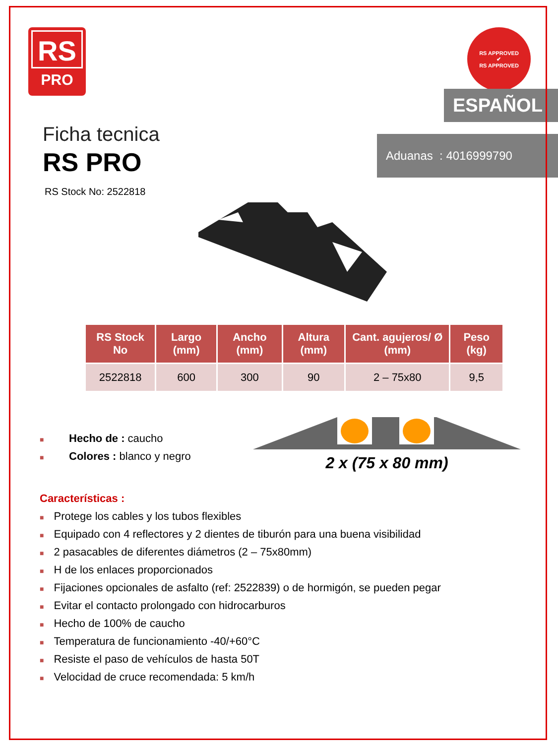RS
PRO
RS APPROVED
✔
RS APPROVED
Ficha tecnica
RS PRO
RS Stock No: 2522818
ESPAÑOL
Aduanas : 4016999790
| RS Stock No | Largo (mm) | Ancho (mm) | Altura (mm) | Cant. agujeros/ Ø (mm) | Peso (kg) |
| --- | --- | --- | --- | --- | --- |
| 2522818 | 600 | 300 | 90 | 2 – 75x80 | 9,5 |
■ Hecho de : caucho
■ Colores : blanco y negro
2 x (75 x 80 mm)
Características :
■ Protege los cables y los tubos flexibles
■ Equipado con 4 reflectores y 2 dientes de tiburón para una buena visibilidad
■ 2 pasacables de diferentes diámetros (2 – 75x80mm)
■ H de los enlaces proporcionados
■ Fijaciones opcionales de asfalto (ref: 2522839) o de hormigón, se pueden pegar
■ Evitar el contacto prolongado con hidrocarburos
■ Hecho de 100% de caucho
■ Temperatura de funcionamiento -40/+60°C
■ Resiste el paso de vehículos de hasta 50T
■ Velocidad de cruce recomendada: 5 km/h